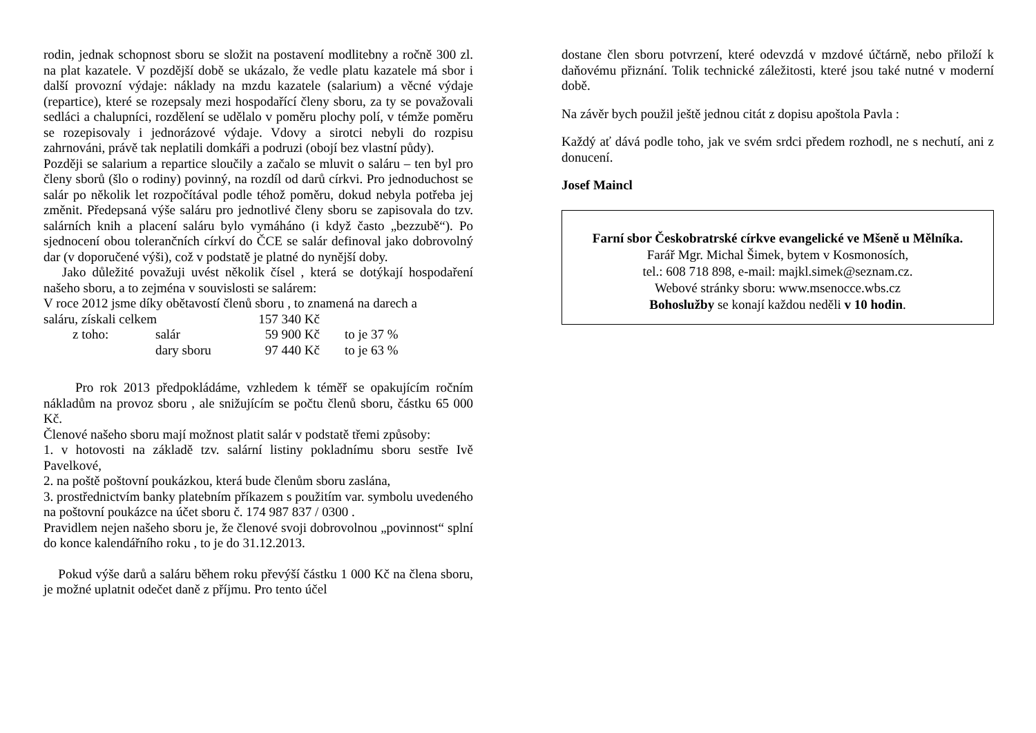rodin, jednak schopnost sboru se složit na postavení modlitebny a ročně 300 zl. na plat kazatele. V pozdější době se ukázalo, že vedle platu kazatele má sbor i další provozní výdaje: náklady na mzdu kazatele (salarium) a věcné výdaje (repartice), které se rozepsaly mezi hospodařící členy sboru, za ty se považovali sedláci a chalupníci, rozdělení se udělalo v poměru plochy polí, v témže poměru se rozepisovaly i jednorázové výdaje. Vdovy a sirotci nebyli do rozpisu zahrnováni, právě tak neplatili domkáři a podruzi (obojí bez vlastní půdy).
Později se salarium a repartice sloučily a začalo se mluvit o saláru – ten byl pro členy sborů (šlo o rodiny) povinný, na rozdíl od darů církvi. Pro jednoduchost se salár po několik let rozpočítával podle téhož poměru, dokud nebyla potřeba jej změnit. Předepsaná výše saláru pro jednotlivé členy sboru se zapisovala do tzv. salárních knih a placení saláru bylo vymáháno (i když často „bezzubě“). Po sjednocení obou tolerančních církví do ČCE se salár definoval jako dobrovolný dar (v doporučené výši), což v podstatě je platné do nynější doby.
Jako důležité považuji uvést několik čísel , která se dotýkají hospodaření našeho sboru, a to zejména v souvislosti se salárem:
V roce 2012 jsme díky obětavostí členů sboru , to znamená na darech a
| saláru, získali celkem | | 157 340 Kč | |
| z toho: | salár | 59 900 Kč | to je 37 % |
| | dary sboru | 97 440 Kč | to je 63 % |
Pro rok 2013 předpokládáme, vzhledem k téměř se opakujícím ročním nákladům na provoz sboru , ale snižujícím se počtu členů sboru, částku 65 000 Kč.
Členové našeho sboru mají možnost platit salár v podstatě třemi způsoby:
1. v hotovosti na základě tzv. salární listiny pokladnímu sboru sestře Ivě Pavelkové,
2. na poště poštovní poukázkou, která bude členům sboru zaslána,
3. prostřednictvím banky platebním příkazem s použitím var. symbolu uvedeného na poštovní poukázce na účet sboru č. 174 987 837 / 0300 .
Pravidlem nejen našeho sboru je, že členové svoji dobrovolnou „povinnost“ splní do konce kalendářního roku , to je do 31.12.2013.
Pokud výše darů a saláru během roku převýší částku 1 000 Kč na člena sboru, je možné uplatnit odečet daně z příjmu. Pro tento účel
dostane člen sboru potvrzení, které odevzdá v mzdové účtárně, nebo přiloží k daňovému přiznání. Tolik technické záležitosti, které jsou také nutné v moderní době.
Na závěr bych použil ještě jednou citát z dopisu apoštola Pavla :
Každý ať dává podle toho, jak ve svém srdci předem rozhodl, ne s nechutí, ani z donucení.
Josef Maincl
Farní sbor Českobratrské církve evangelické ve Mšeně u Mělníka.
Farář Mgr. Michal Šimek, bytem v Kosmonosích,
tel.: 608 718 898, e-mail: majkl.simek@seznam.cz.
Webové stránky sboru: www.msenocce.wbs.cz
Bohoslužby se konají každou neděli v 10 hodin.